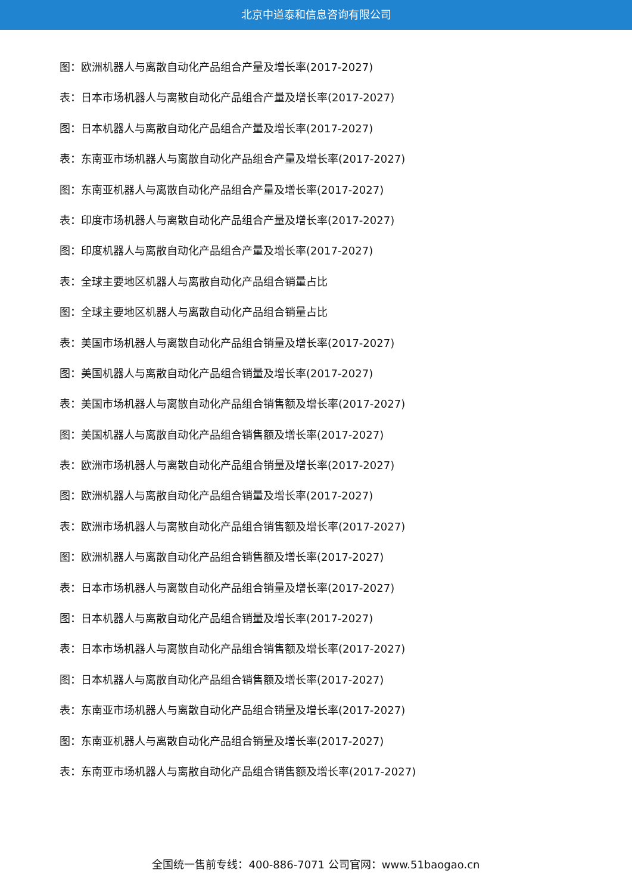北京中道泰和信息咨询有限公司
图：欧洲机器人与离散自动化产品组合产量及增长率(2017-2027)
表：日本市场机器人与离散自动化产品组合产量及增长率(2017-2027)
图：日本机器人与离散自动化产品组合产量及增长率(2017-2027)
表：东南亚市场机器人与离散自动化产品组合产量及增长率(2017-2027)
图：东南亚机器人与离散自动化产品组合产量及增长率(2017-2027)
表：印度市场机器人与离散自动化产品组合产量及增长率(2017-2027)
图：印度机器人与离散自动化产品组合产量及增长率(2017-2027)
表：全球主要地区机器人与离散自动化产品组合销量占比
图：全球主要地区机器人与离散自动化产品组合销量占比
表：美国市场机器人与离散自动化产品组合销量及增长率(2017-2027)
图：美国机器人与离散自动化产品组合销量及增长率(2017-2027)
表：美国市场机器人与离散自动化产品组合销售额及增长率(2017-2027)
图：美国机器人与离散自动化产品组合销售额及增长率(2017-2027)
表：欧洲市场机器人与离散自动化产品组合销量及增长率(2017-2027)
图：欧洲机器人与离散自动化产品组合销量及增长率(2017-2027)
表：欧洲市场机器人与离散自动化产品组合销售额及增长率(2017-2027)
图：欧洲机器人与离散自动化产品组合销售额及增长率(2017-2027)
表：日本市场机器人与离散自动化产品组合销量及增长率(2017-2027)
图：日本机器人与离散自动化产品组合销量及增长率(2017-2027)
表：日本市场机器人与离散自动化产品组合销售额及增长率(2017-2027)
图：日本机器人与离散自动化产品组合销售额及增长率(2017-2027)
表：东南亚市场机器人与离散自动化产品组合销量及增长率(2017-2027)
图：东南亚机器人与离散自动化产品组合销量及增长率(2017-2027)
表：东南亚市场机器人与离散自动化产品组合销售额及增长率(2017-2027)
全国统一售前专线：400-886-7071 公司官网：www.51baogao.cn